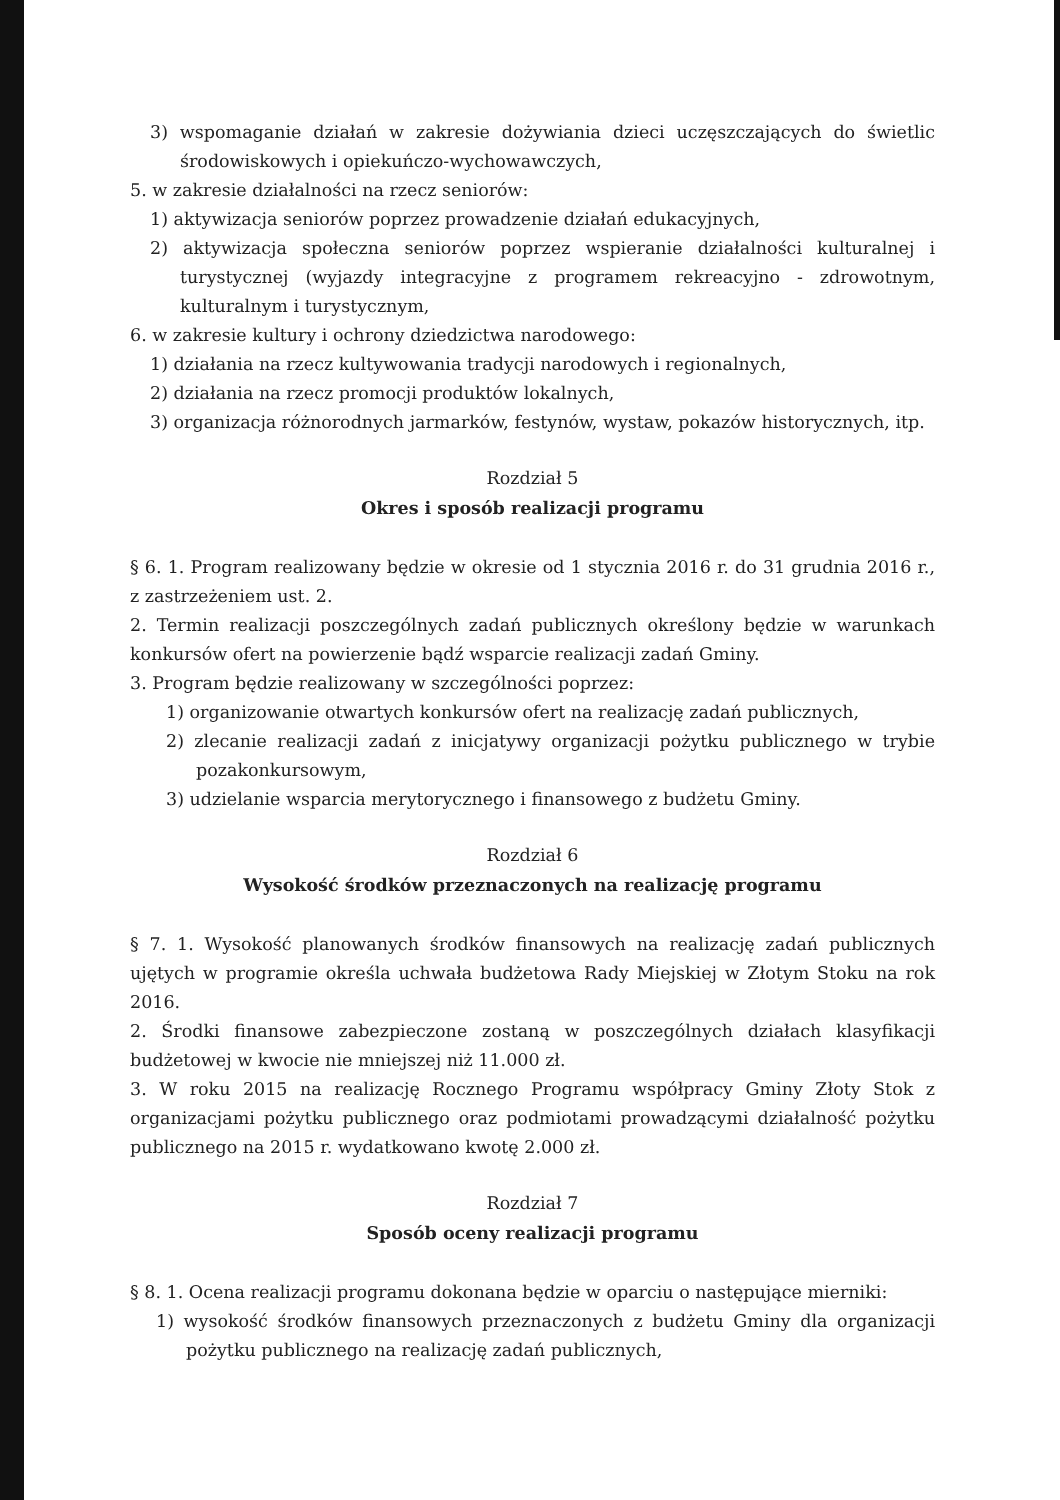3) wspomaganie działań w zakresie dożywiania dzieci uczęszczających do świetlic środowiskowych i opiekuńczo-wychowawczych,
5. w zakresie działalności na rzecz seniorów:
1) aktywizacja seniorów poprzez prowadzenie działań edukacyjnych,
2) aktywizacja społeczna seniorów poprzez wspieranie działalności kulturalnej i turystycznej (wyjazdy integracyjne z programem rekreacyjno - zdrowotnym, kulturalnym i turystycznym,
6. w zakresie kultury i ochrony dziedzictwa narodowego:
1) działania na rzecz kultywowania tradycji narodowych i regionalnych,
2) działania na rzecz promocji produktów lokalnych,
3) organizacja różnorodnych jarmarków, festynów, wystaw, pokazów historycznych, itp.
Rozdział 5
Okres i sposób realizacji programu
§ 6. 1. Program realizowany będzie w okresie od 1 stycznia 2016 r. do 31 grudnia 2016 r., z zastrzeżeniem ust. 2.
2. Termin realizacji poszczególnych zadań publicznych określony będzie w warunkach konkursów ofert na powierzenie bądź wsparcie realizacji zadań Gminy.
3. Program będzie realizowany w szczególności poprzez:
1) organizowanie otwartych konkursów ofert na realizację zadań publicznych,
2) zlecanie realizacji zadań z inicjatywy organizacji pożytku publicznego w trybie pozakonkursowym,
3) udzielanie wsparcia merytorycznego i finansowego z budżetu Gminy.
Rozdział 6
Wysokość środków przeznaczonych na realizację programu
§ 7. 1. Wysokość planowanych środków finansowych na realizację zadań publicznych ujętych w programie określa uchwała budżetowa Rady Miejskiej w Złotym Stoku na rok 2016.
2. Środki finansowe zabezpieczone zostaną w poszczególnych działach klasyfikacji budżetowej w kwocie nie mniejszej niż 11.000 zł.
3. W roku 2015 na realizację Rocznego Programu współpracy Gminy Złoty Stok z organizacjami pożytku publicznego oraz podmiotami prowadzącymi działalność pożytku publicznego na 2015 r. wydatkowano kwotę 2.000 zł.
Rozdział 7
Sposób oceny realizacji programu
§ 8. 1. Ocena realizacji programu dokonana będzie w oparciu o następujące mierniki:
1) wysokość środków finansowych przeznaczonych z budżetu Gminy dla organizacji pożytku publicznego na realizację zadań publicznych,